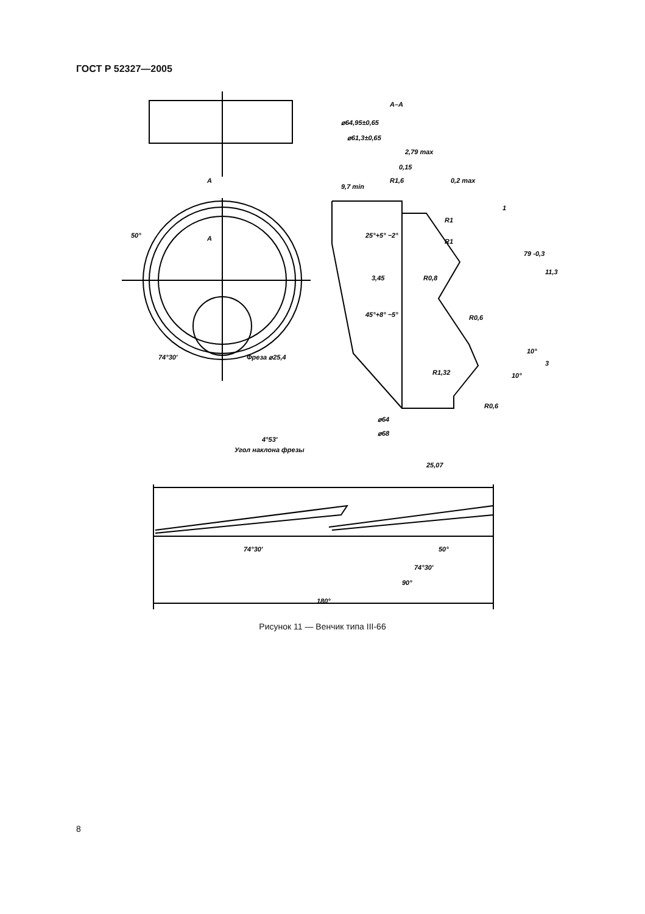ГОСТ Р 52327—2005
A–A
⌀64,95±0,65
⌀61,3±0,65
2,79 max
0,15
R1,6
0,2 max
9,7 min
1
R1
25°+5° −2°
R1
3,45
R0,8
79 -0,3
11,3
45°+8° −5°
R0,6
10°
R1,32
10°
3
R0,6
⌀64
⌀68
50°
74°30'
A
A
Фреза ⌀25,4
4°53'
Угол наклона фрезы
25,07
74°30'
50°
74°30'
90°
180°
Рисунок 11 — Венчик типа III-66
8